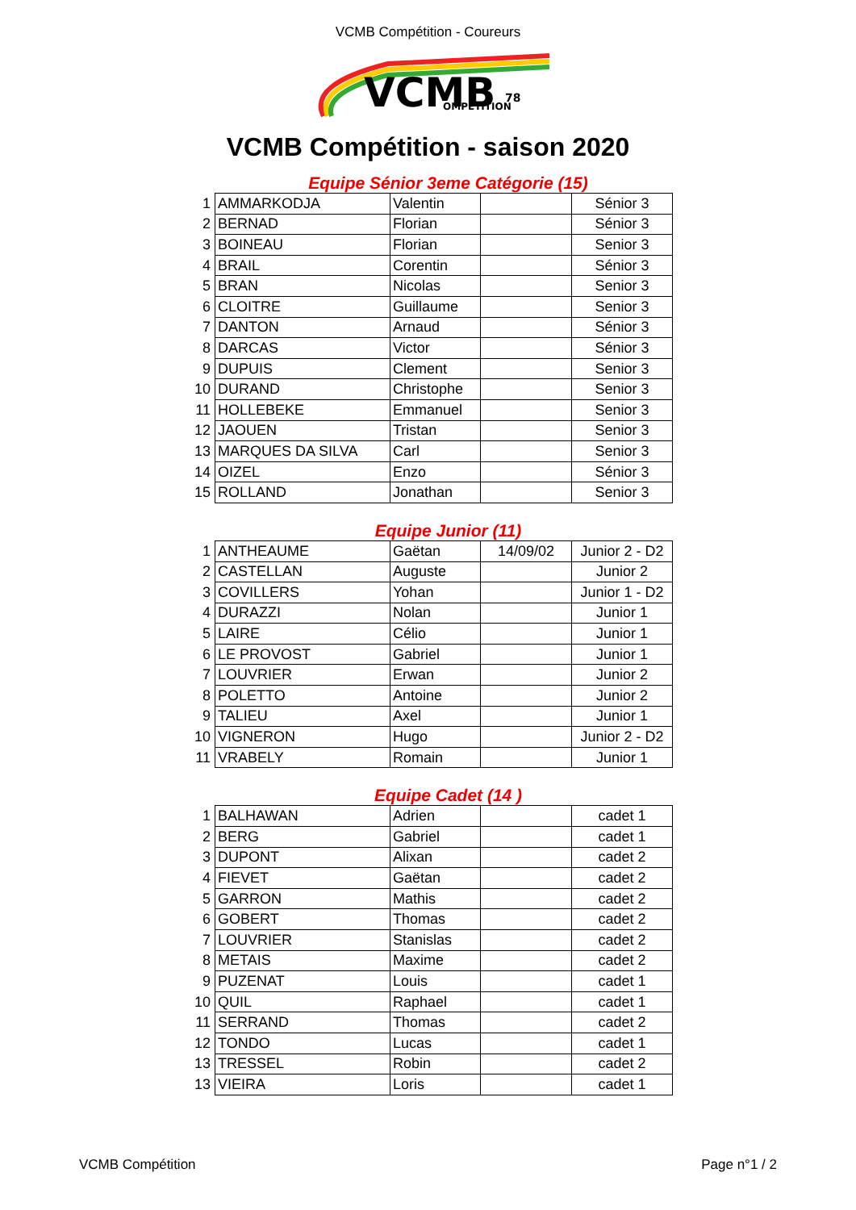VCMB Compétition - Coureurs
VCMB
78
OMPETITION
VCMB Compétition - saison 2020
Equipe Sénior 3eme Catégorie (15)
| 1 | AMMARKODJA | Valentin | | Sénior 3 |
| 2 | BERNAD | Florian | | Sénior 3 |
| 3 | BOINEAU | Florian | | Senior 3 |
| 4 | BRAIL | Corentin | | Sénior 3 |
| 5 | BRAN | Nicolas | | Senior 3 |
| 6 | CLOITRE | Guillaume | | Senior 3 |
| 7 | DANTON | Arnaud | | Sénior 3 |
| 8 | DARCAS | Victor | | Sénior 3 |
| 9 | DUPUIS | Clement | | Senior 3 |
| 10 | DURAND | Christophe | | Senior 3 |
| 11 | HOLLEBEKE | Emmanuel | | Senior 3 |
| 12 | JAOUEN | Tristan | | Senior 3 |
| 13 | MARQUES DA SILVA | Carl | | Senior 3 |
| 14 | OIZEL | Enzo | | Sénior 3 |
| 15 | ROLLAND | Jonathan | | Senior 3 |
Equipe Junior (11)
| 1 | ANTHEAUME | Gaëtan | 14/09/02 | Junior 2 - D2 |
| 2 | CASTELLAN | Auguste | | Junior 2 |
| 3 | COVILLERS | Yohan | | Junior 1 - D2 |
| 4 | DURAZZI | Nolan | | Junior 1 |
| 5 | LAIRE | Célio | | Junior 1 |
| 6 | LE PROVOST | Gabriel | | Junior 1 |
| 7 | LOUVRIER | Erwan | | Junior 2 |
| 8 | POLETTO | Antoine | | Junior 2 |
| 9 | TALIEU | Axel | | Junior 1 |
| 10 | VIGNERON | Hugo | | Junior 2 - D2 |
| 11 | VRABELY | Romain | | Junior 1 |
Equipe Cadet (14 )
| 1 | BALHAWAN | Adrien | | cadet 1 |
| 2 | BERG | Gabriel | | cadet 1 |
| 3 | DUPONT | Alixan | | cadet 2 |
| 4 | FIEVET | Gaëtan | | cadet 2 |
| 5 | GARRON | Mathis | | cadet 2 |
| 6 | GOBERT | Thomas | | cadet 2 |
| 7 | LOUVRIER | Stanislas | | cadet 2 |
| 8 | METAIS | Maxime | | cadet 2 |
| 9 | PUZENAT | Louis | | cadet 1 |
| 10 | QUIL | Raphael | | cadet 1 |
| 11 | SERRAND | Thomas | | cadet 2 |
| 12 | TONDO | Lucas | | cadet 1 |
| 13 | TRESSEL | Robin | | cadet 2 |
| 13 | VIEIRA | Loris | | cadet 1 |
VCMB Compétition Page n°1 / 2